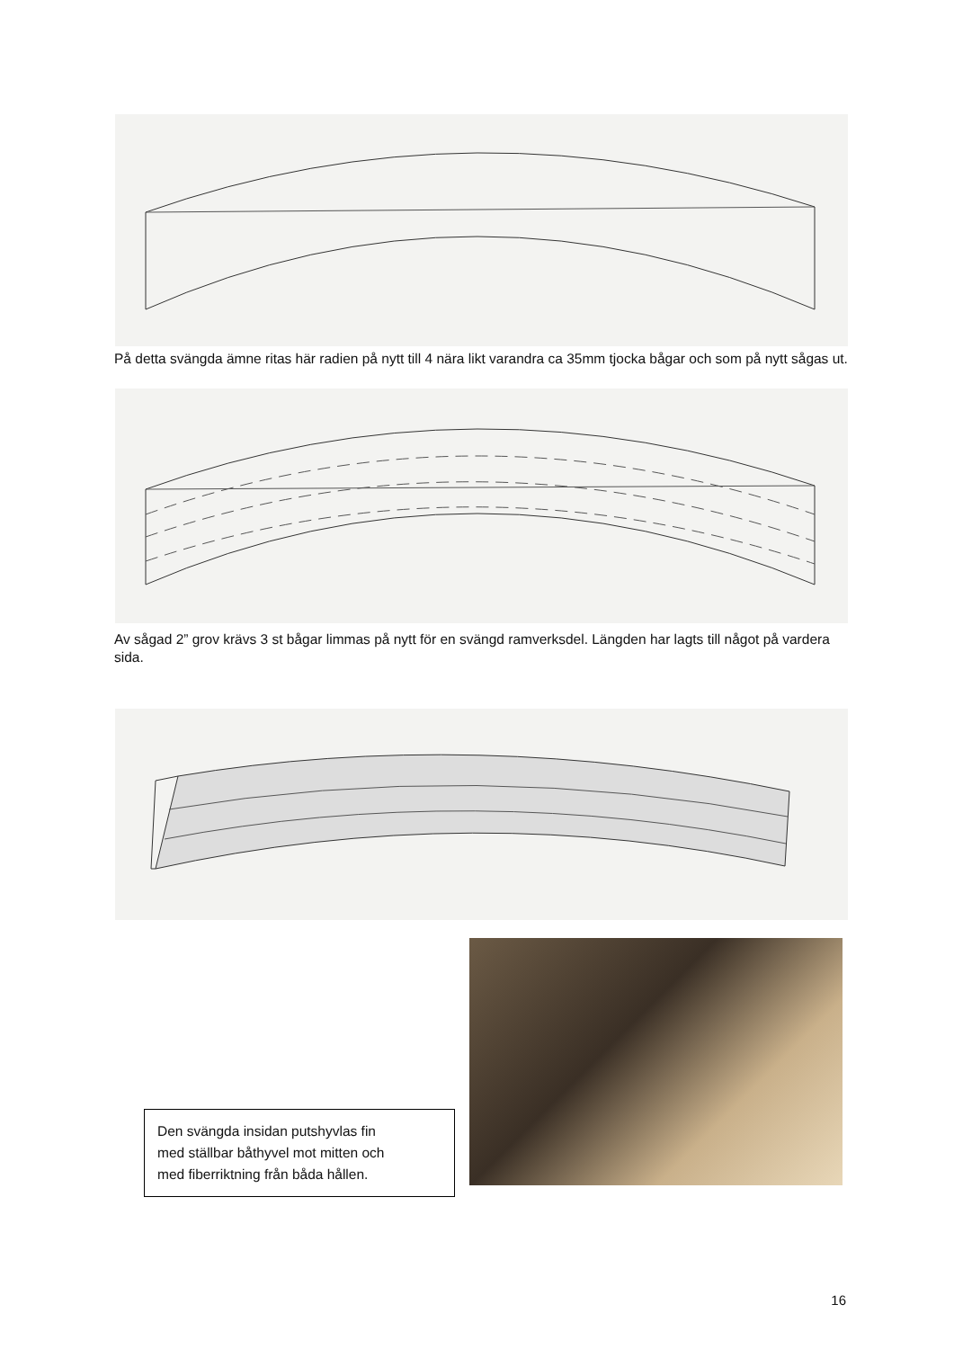På detta svängda ämne ritas här radien på nytt till 4 nära likt varandra ca 35mm tjocka bågar och som på nytt sågas ut.
Av sågad 2” grov krävs 3 st bågar limmas på nytt för en svängd ramverksdel. Längden har lagts till något på vardera sida.
Den svängda insidan putshyvlas fin
med ställbar båthyvel mot mitten och
med fiberriktning från båda hållen.
16